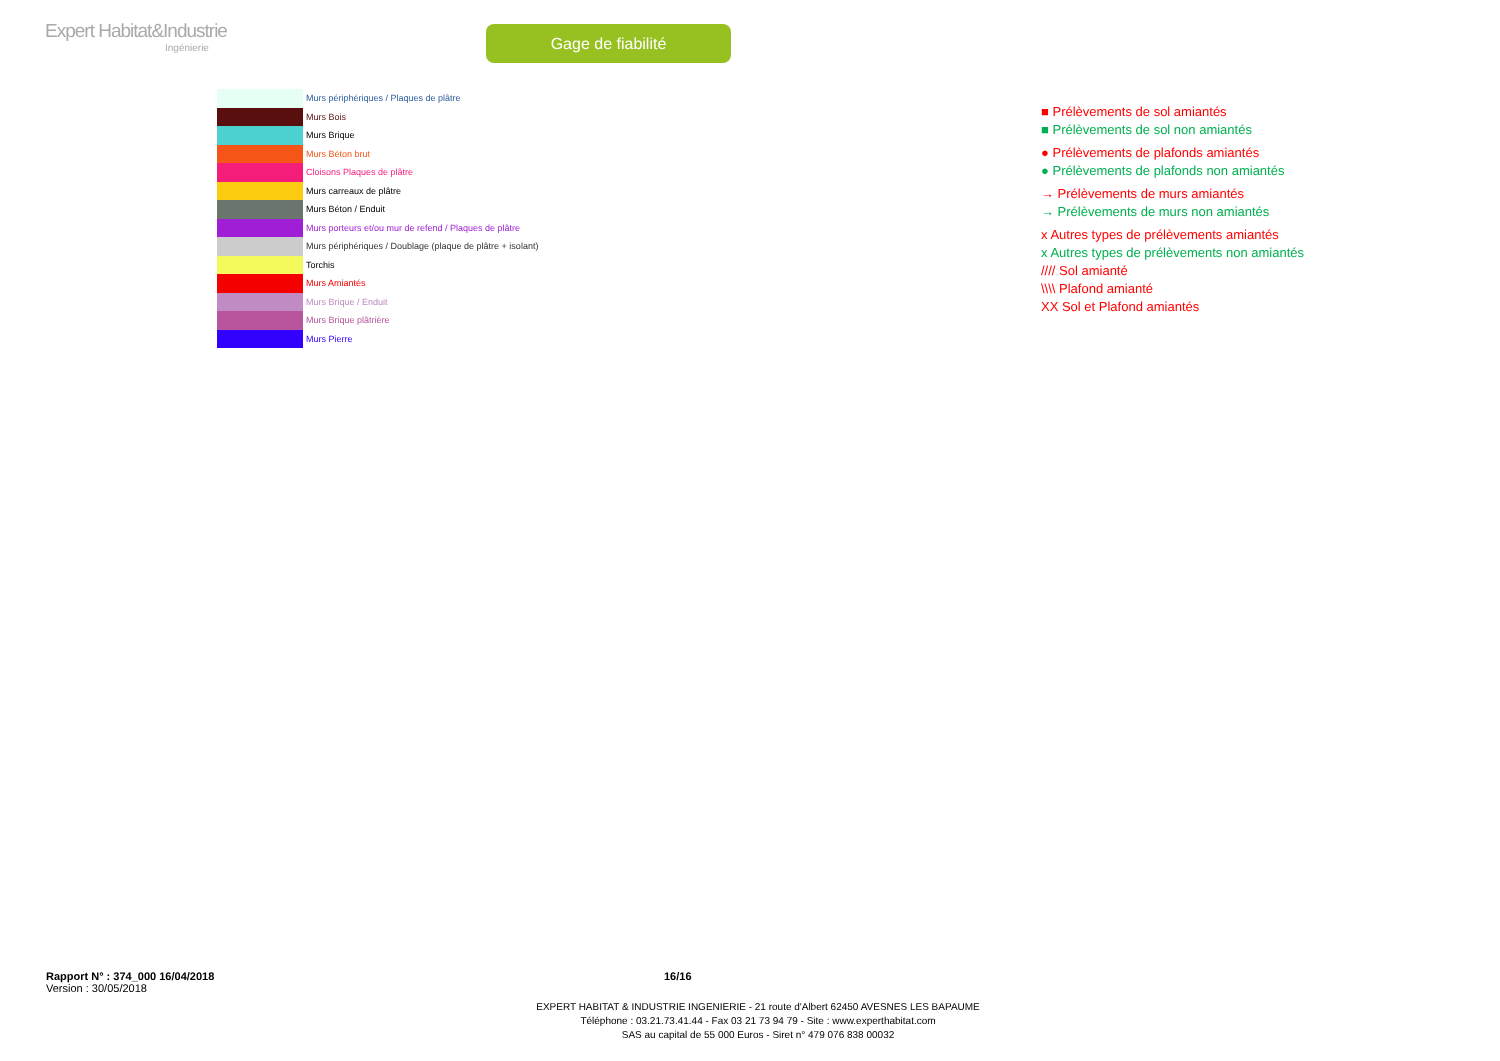Expert Habitat&Industrie
Ingénierie
Gage de fiabilité
| | Murs périphériques / Plaques de plâtre |
| | Murs Bois |
| | Murs Brique |
| | Murs Béton brut |
| | Cloisons Plaques de plâtre |
| | Murs carreaux de plâtre |
| | Murs Béton / Enduit |
| | Murs porteurs et/ou mur de refend / Plaques de plâtre |
| | Murs périphériques / Doublage (plaque de plâtre + isolant) |
| | Torchis |
| | Murs Amiantés |
| | Murs Brique / Enduit |
| | Murs Brique plâtrière |
| | Murs Pierre |
■ Prélèvements de sol amiantés
■ Prélèvements de sol non amiantés
● Prélèvements de plafonds amiantés
● Prélèvements de plafonds non amiantés
→ Prélèvements de murs amiantés
→ Prélèvements de murs non amiantés
x Autres types de prélèvements amiantés
x Autres types de prélèvements non amiantés
//// Sol amianté
\\\\ Plafond amianté
XX Sol et Plafond amiantés
Rapport N° : 374_000 16/04/2018
Version : 30/05/2018
16/16
EXPERT HABITAT & INDUSTRIE INGENIERIE - 21 route d'Albert 62450 AVESNES LES BAPAUME
Téléphone : 03.21.73.41.44 - Fax 03 21 73 94 79 - Site : www.experthabitat.com
SAS au capital de 55 000 Euros - Siret n° 479 076 838 00032